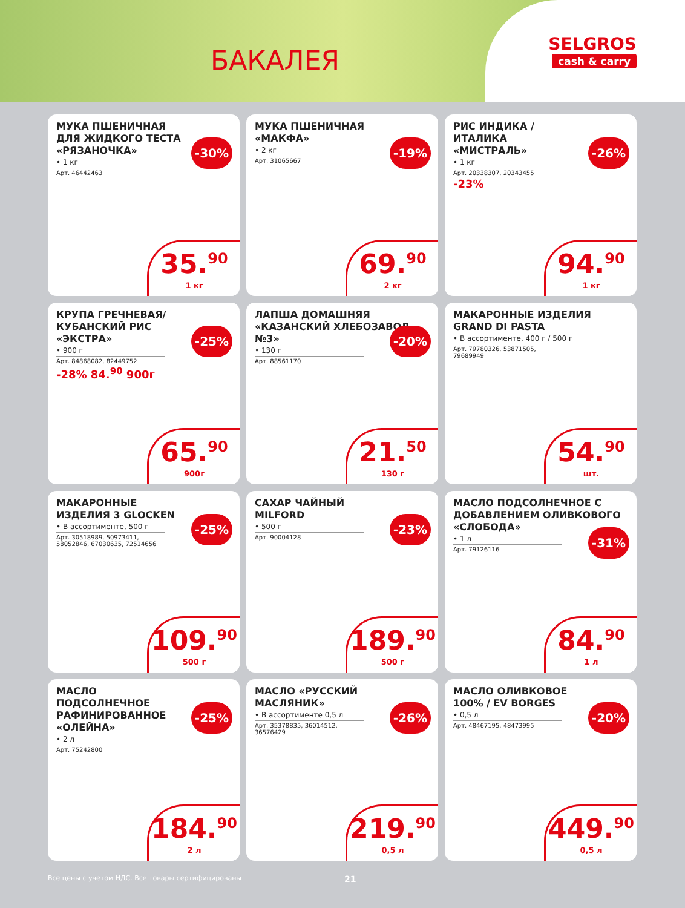БАКАЛЕЯ
SELGROS
cash & carry
МУКА ПШЕНИЧНАЯ ДЛЯ ЖИДКОГО ТЕСТА «РЯЗАНОЧКА»
• 1 кг
Арт. 46442463
-30%
35.<sup>90</sup>
1 кг
МУКА ПШЕНИЧНАЯ «МАКФА»
• 2 кг
Арт. 31065667
-19%
69.<sup>90</sup>
2 кг
РИС ИНДИКА / ИТАЛИКА «МИСТРАЛЬ»
• 1 кг
Арт. 20338307, 20343455
-23%
-26%
94.<sup>90</sup>
1 кг
КРУПА ГРЕЧНЕВАЯ/ КУБАНСКИЙ РИС «ЭКСТРА»
• 900 г
Арт. 84868082, 82449752
-28% 84.<sup>90</sup> 900г
-25%
65.<sup>90</sup>
900г
ЛАПША ДОМАШНЯЯ «КАЗАНСКИЙ ХЛЕБОЗАВОД №3»
• 130 г
Арт. 88561170
-20%
21.<sup>50</sup>
130 г
МАКАРОННЫЕ ИЗДЕЛИЯ GRAND DI PASTA
• В ассортименте, 400 г / 500 г
Арт. 79780326, 53871505, 79689949
54.<sup>90</sup>
шт.
МАКАРОННЫЕ ИЗДЕЛИЯ 3 GLOCKEN
• В ассортименте, 500 г
Арт. 30518989, 50973411, 58052846, 67030635, 72514656
-25%
109.<sup>90</sup>
500 г
САХАР ЧАЙНЫЙ MILFORD
• 500 г
Арт. 90004128
-23%
189.<sup>90</sup>
500 г
МАСЛО ПОДСОЛНЕЧНОЕ С ДОБАВЛЕНИЕМ ОЛИВКОВОГО «СЛОБОДА»
• 1 л
Арт. 79126116
-31%
84.<sup>90</sup>
1 л
МАСЛО ПОДСОЛНЕЧНОЕ РАФИНИРОВАННОЕ «ОЛЕЙНА»
• 2 л
Арт. 75242800
-25%
184.<sup>90</sup>
2 л
МАСЛО «РУССКИЙ МАСЛЯНИК»
• В ассортименте 0,5 л
Арт. 35378835, 36014512, 36576429
-26%
219.<sup>90</sup>
0,5 л
МАСЛО ОЛИВКОВОЕ 100% / EV BORGES
• 0,5 л
Арт. 48467195, 48473995
-20%
449.<sup>90</sup>
0,5 л
Все цены с учетом НДС. Все товары сертифицированы 21